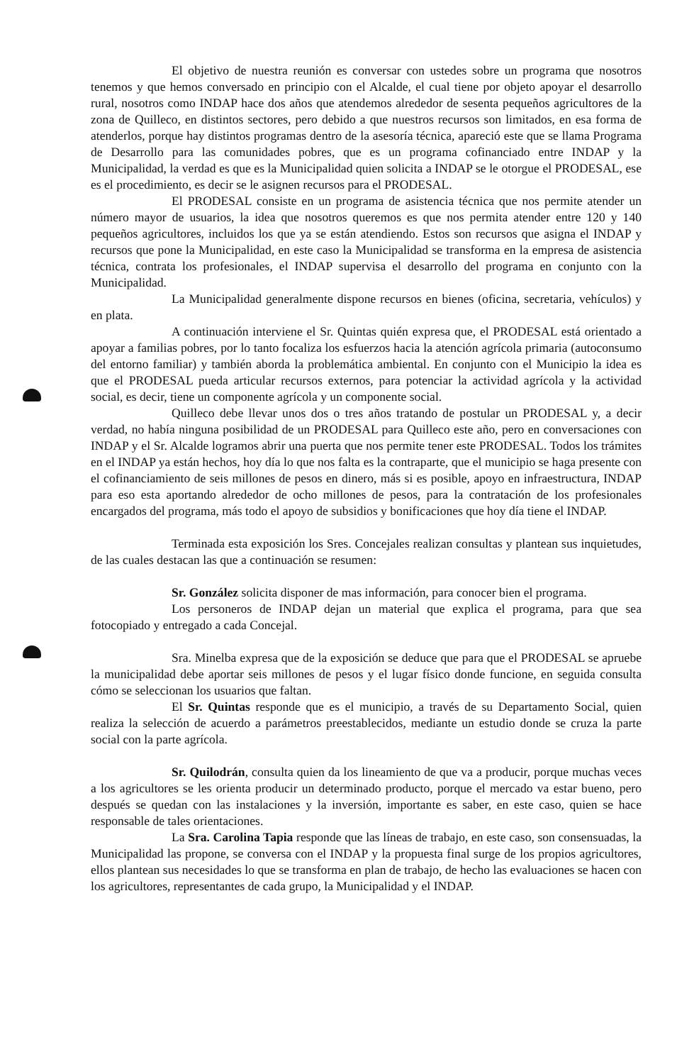El objetivo de nuestra reunión es conversar con ustedes sobre un programa que nosotros tenemos y que hemos conversado en principio con el Alcalde, el cual tiene por objeto apoyar el desarrollo rural, nosotros como INDAP hace dos años que atendemos alrededor de sesenta pequeños agricultores de la zona de Quilleco, en distintos sectores, pero debido a que nuestros recursos son limitados, en esa forma de atenderlos, porque hay distintos programas dentro de la asesoría técnica, apareció este que se llama Programa de Desarrollo para las comunidades pobres, que es un programa cofinanciado entre INDAP y la Municipalidad, la verdad es que es la Municipalidad quien solicita a INDAP se le otorgue el PRODESAL, ese es el procedimiento, es decir se le asignen recursos para el PRODESAL.
El PRODESAL consiste en un programa de asistencia técnica que nos permite atender un número mayor de usuarios, la idea que nosotros queremos es que nos permita atender entre 120 y 140 pequeños agricultores, incluidos los que ya se están atendiendo. Estos son recursos que asigna el INDAP y recursos que pone la Municipalidad, en este caso la Municipalidad se transforma en la empresa de asistencia técnica, contrata los profesionales, el INDAP supervisa el desarrollo del programa en conjunto con la Municipalidad.
La Municipalidad generalmente dispone recursos en bienes (oficina, secretaria, vehículos) y en plata.
A continuación interviene el Sr. Quintas quién expresa que, el PRODESAL está orientado a apoyar a familias pobres, por lo tanto focaliza los esfuerzos hacia la atención agrícola primaria (autoconsumo del entorno familiar) y también aborda la problemática ambiental. En conjunto con el Municipio la idea es que el PRODESAL pueda articular recursos externos, para potenciar la actividad agrícola y la actividad social, es decir, tiene un componente agrícola y un componente social.
Quilleco debe llevar unos dos o tres años tratando de postular un PRODESAL y, a decir verdad, no había ninguna posibilidad de un PRODESAL para Quilleco este año, pero en conversaciones con INDAP y el Sr. Alcalde logramos abrir una puerta que nos permite tener este PRODESAL. Todos los trámites en el INDAP ya están hechos, hoy día lo que nos falta es la contraparte, que el municipio se haga presente con el cofinanciamiento de seis millones de pesos en dinero, más si es posible, apoyo en infraestructura, INDAP para eso esta aportando alrededor de ocho millones de pesos, para la contratación de los profesionales encargados del programa, más todo el apoyo de subsidios y bonificaciones que hoy día tiene el INDAP.
Terminada esta exposición los Sres. Concejales realizan consultas y plantean sus inquietudes, de las cuales destacan las que a continuación se resumen:
Sr. González solicita disponer de mas información, para conocer bien el programa.
Los personeros de INDAP dejan un material que explica el programa, para que sea fotocopiado y entregado a cada Concejal.
Sra. Minelba expresa que de la exposición se deduce que para que el PRODESAL se apruebe la municipalidad debe aportar seis millones de pesos y el lugar físico donde funcione, en seguida consulta cómo se seleccionan los usuarios que faltan.
El Sr. Quintas responde que es el municipio, a través de su Departamento Social, quien realiza la selección de acuerdo a parámetros preestablecidos, mediante un estudio donde se cruza la parte social con la parte agrícola.
Sr. Quilodrán, consulta quien da los lineamiento de que va a producir, porque muchas veces a los agricultores se les orienta producir un determinado producto, porque el mercado va estar bueno, pero después se quedan con las instalaciones y la inversión, importante es saber, en este caso, quien se hace responsable de tales orientaciones.
La Sra. Carolina Tapia responde que las líneas de trabajo, en este caso, son consensuadas, la Municipalidad las propone, se conversa con el INDAP y la propuesta final surge de los propios agricultores, ellos plantean sus necesidades lo que se transforma en plan de trabajo, de hecho las evaluaciones se hacen con los agricultores, representantes de cada grupo, la Municipalidad y el INDAP.